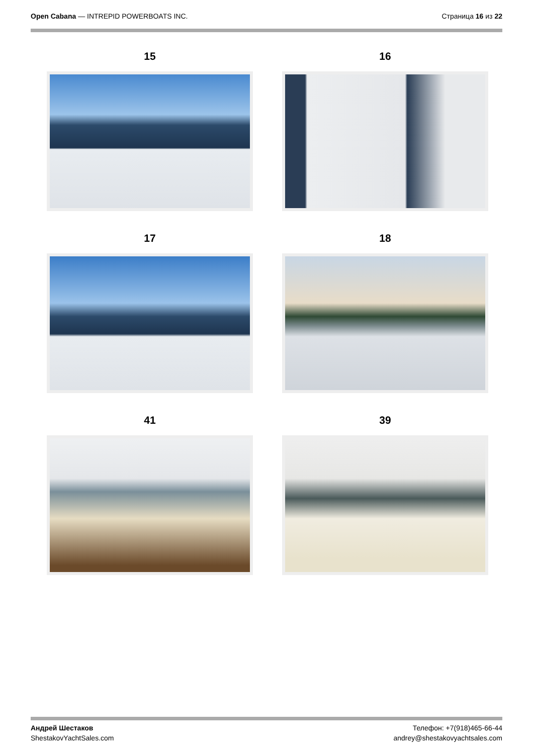Open Cabana — INTREPID POWERBOATS INC.
Страница 16 из 22
15
16
17
18
41
39
Андрей Шестаков
ShestakovYachtSales.com
Телефон: +7(918)465-66-44
andrey@shestakovyachtsales.com